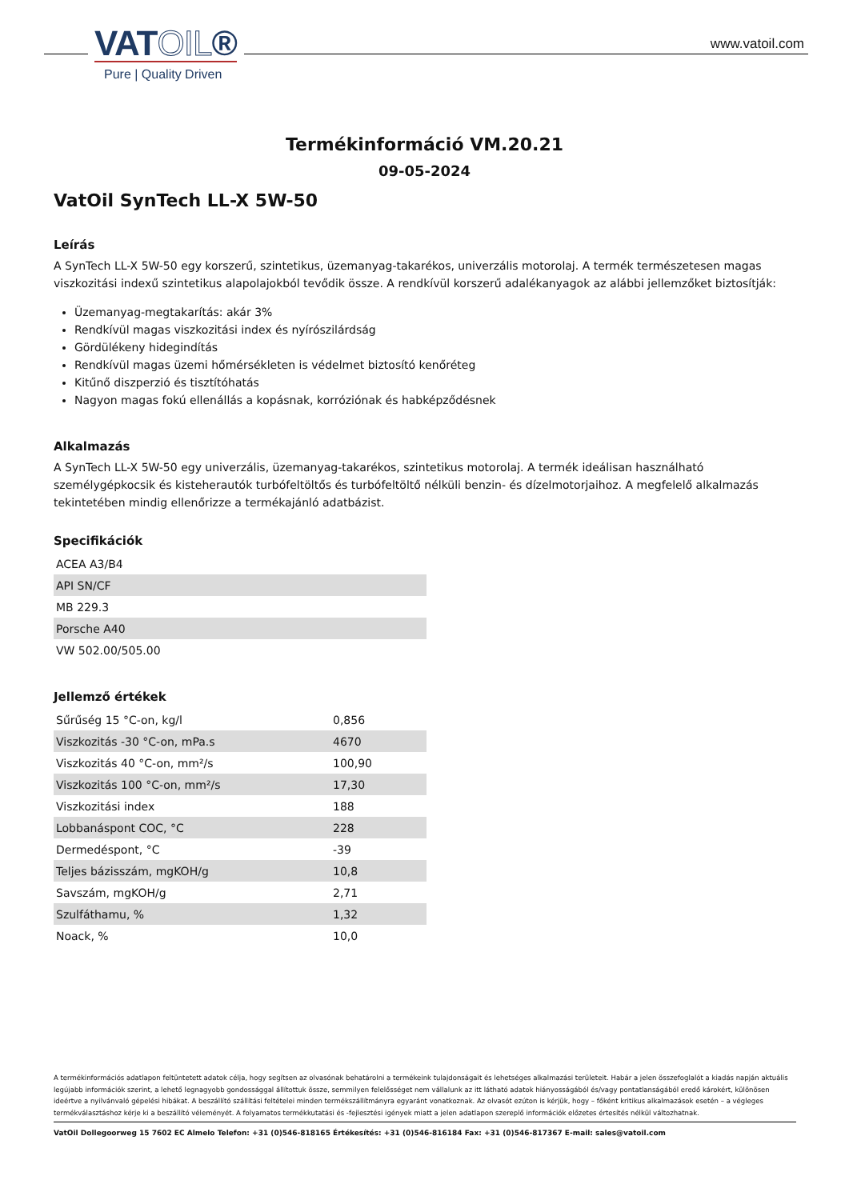VATOIL®
Pure | Quality Driven
www.vatoil.com
Termékinformáció VM.20.21
09-05-2024
VatOil SynTech LL-X 5W-50
Leírás
A SynTech LL-X 5W-50 egy korszerű, szintetikus, üzemanyag-takarékos, univerzális motorolaj. A termék természetesen magas viszkozitási indexű szintetikus alapolajokból tevődik össze. A rendkívül korszerű adalékanyagok az alábbi jellemzőket biztosítják:
Üzemanyag-megtakarítás: akár 3%
Rendkívül magas viszkozitási index és nyírószilárdság
Gördülékeny hidegindítás
Rendkívül magas üzemi hőmérsékleten is védelmet biztosító kenőréteg
Kitűnő diszperzió és tisztítóhatás
Nagyon magas fokú ellenállás a kopásnak, korróziónak és habképződésnek
Alkalmazás
A SynTech LL-X 5W-50 egy univerzális, üzemanyag-takarékos, szintetikus motorolaj. A termék ideálisan használható személygépkocsik és kisteherautók turbófeltöltős és turbófeltöltő nélküli benzin- és dízelmotorjaihoz. A megfelelő alkalmazás tekintetében mindig ellenőrizze a termékajánló adatbázist.
Specifikációk
| ACEA A3/B4 |
| API SN/CF |
| MB 229.3 |
| Porsche A40 |
| VW 502.00/505.00 |
Jellemző értékek
| Sűrűség 15 °C-on, kg/l | 0,856 |
| Viszkozitás -30 °C-on, mPa.s | 4670 |
| Viszkozitás 40 °C-on, mm²/s | 100,90 |
| Viszkozitás 100 °C-on, mm²/s | 17,30 |
| Viszkozitási index | 188 |
| Lobbanáspont COC, °C | 228 |
| Dermedéspont, °C | -39 |
| Teljes bázisszám, mgKOH/g | 10,8 |
| Savszám, mgKOH/g | 2,71 |
| Szulfáthamu, % | 1,32 |
| Noack, % | 10,0 |
A termékinformációs adatlapon feltüntetett adatok célja, hogy segítsen az olvasónak behatárolni a termékeink tulajdonságait és lehetséges alkalmazási területeit. Habár a jelen összefoglalót a kiadás napján aktuális legújabb információk szerint, a lehető legnagyobb gondossággal állítottuk össze, semmilyen felelősséget nem vállalunk az itt látható adatok hiányosságából és/vagy pontatlanságából eredő károkért, különösen ideértve a nyilvánvaló gépelési hibákat. A beszállító szállítási feltételei minden termékszállítmányra egyaránt vonatkoznak. Az olvasót ezúton is kérjük, hogy – főként kritikus alkalmazások esetén – a végleges termékválasztáshoz kérje ki a beszállító véleményét. A folyamatos termékkutatási és -fejlesztési igények miatt a jelen adatlapon szereplő információk előzetes értesítés nélkül változhatnak.
VatOil Dollegoorweg 15 7602 EC Almelo Telefon: +31 (0)546-818165 Értékesítés: +31 (0)546-816184 Fax: +31 (0)546-817367 E-mail: sales@vatoil.com